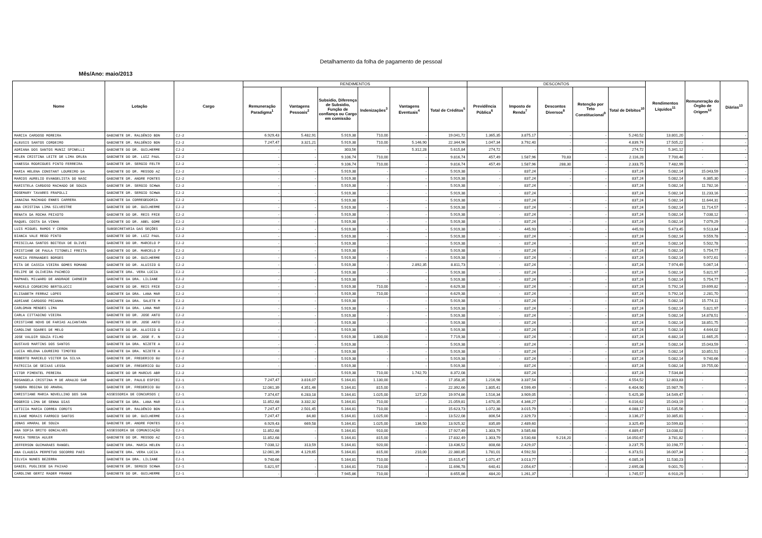Detalhamento da folha de pagamento de pessoal
Mês/Ano: maio/2013
| Nome | Lotação | Cargo | RENDIMENTOS | | | | | | DESCONTOS | | | | | Rendimentos Líquidos<sup>11</sup> | Remuneração do Órgão de Origem<sup>12</sup> | Diárias<sup>13</sup> |
| --- | --- | --- | --- | --- | --- | --- | --- | --- | --- | --- | --- | --- | --- | --- | --- | --- |
| | | | Remuneração Paradigma<sup>1</sup> | Vantagens Pessoais<sup>2</sup> | Subsidio, Diferença de Subsidio, Função de confiança ou Cargo em comissão | Indenizações<sup>3</sup> | Vantagens Eventuais<sup>4</sup> | Total de Créditos<sup>5</sup> | Previdência Pública<sup>6</sup> | Imposto de Renda<sup>7</sup> | Descontos Diversos<sup>8</sup> | Retenção por Teto Constitucional<sup>9</sup> | Total de Débitos<sup>10</sup> | | | |
| MARCIA CARDOSO MOREIRA | GABINETE DR. RALDÊNIO BON | CJ-2 | 6.929,43 | 5.482,91 | 5.919,38 | 710,00 | - | 19.041,72 | 1.365,35 | 3.875,17 | - | - | 5.240,52 | 13.801,20 | - | - |
| ALEUSIS SANTOS CORDEIRO | GABINETE DR. RALDÊNIO BON | CJ-2 | 7.247,47 | 3.321,21 | 5.919,38 | 710,00 | 5.146,90 | 22.344,96 | 1.047,34 | 3.792,40 | - | - | 4.839,74 | 17.505,22 | - | - |
| ADRIANA DOS SANTOS MUNIZ SPINELLI | GABINETE DO DR. GUILHERME | CJ-2 | - | - | 303,56 | - | 5.312,28 | 5.615,84 | 274,72 | - | - | - | 274,72 | 5.341,12 | - | - |
| HELEN CRISTINA LEITE DE LIMA ORLEA | GABINETE DO DR. LUIZ PAUL | CJ-2 | - | - | 9.106,74 | 710,00 | - | 9.816,74 | 457,49 | 1.587,96 | 70,83 | - | 2.116,28 | 7.700,46 | - | - |
| VANESSA RODRIGUES PINTO FERREIRA | GABINETE DR. SERGIO FELTR | CJ-2 | - | - | 9.106,74 | 710,00 | - | 9.816,74 | 457,49 | 1.587,96 | 288,30 | - | 2.333,75 | 7.482,99 | - | - |
| MARIA HELENA CONSTANT LOUREIRO DA | GABINETE DO DR. MESSOD AZ | CJ-2 | - | - | 5.919,38 | - | - | 5.919,38 | - | 837,24 | - | - | 837,24 | 5.082,14 | 15.043,59 | - |
| MARCOS AURELIO EVANGELISTA DO NASC | GABINETE DR. ANDRE FONTES | CJ-2 | - | - | 5.919,38 | - | - | 5.919,38 | - | 837,24 | - | - | 837,24 | 5.082,14 | 6.385,30 | - |
| MARISTELA CARDOSO MACHADO DE SOUZA | GABINETE DR. SERGIO SCHWA | CJ-2 | - | - | 5.919,38 | - | - | 5.919,38 | - | 837,24 | - | - | 837,24 | 5.082,14 | 11.782,16 | - |
| ROSEMARY TAVARES FRAPOLLI | GABINETE DR. SERGIO SCHWA | CJ-2 | - | - | 5.919,38 | - | - | 5.919,38 | - | 837,24 | - | - | 837,24 | 5.082,14 | 11.233,16 | - |
| JANAINA MACHADO ENNES CARRERA | GABINETE DA CORREGEDORIA | CJ-2 | - | - | 5.919,38 | - | - | 5.919,38 | - | 837,24 | - | - | 837,24 | 5.082,14 | 11.644,31 | - |
| ANA CRISTINA LIMA SILVESTRE | GABINETE DO DR. GUILHERME | CJ-2 | - | - | 5.919,38 | - | - | 5.919,38 | - | 837,24 | - | - | 837,24 | 5.082,14 | 11.714,57 | - |
| RENATA DA ROCHA PEIXOTO | GABINETE DO DR. REIS FRIE | CJ-2 | - | - | 5.919,38 | - | - | 5.919,38 | - | 837,24 | - | - | 837,24 | 5.082,14 | 7.038,12 | - |
| RAQUEL COSTA DA VINHA | GABINETE DO DR. ABEL GOME | CJ-2 | - | - | 5.919,38 | - | - | 5.919,38 | - | 837,24 | - | - | 837,24 | 5.082,14 | 7.079,29 | - |
| LUIS MIGUEL RAMOS Y CERON | SUBSECRETARIA DAS SEÇÕES | CJ-2 | - | - | 5.919,38 | - | - | 5.919,38 | - | 445,93 | - | - | 445,93 | 5.473,45 | 9.513,84 | - |
| BIANCA VALE REGO PINTO | GABINETE DO DR. LUIZ PAUL | CJ-2 | - | - | 5.919,38 | - | - | 5.919,38 | - | 837,24 | - | - | 837,24 | 5.082,14 | 9.559,78 | - |
| PRISCILAA SANTOS BOITEUX DE OLIVEI | GABINETE DO DR. MARCELO P | CJ-2 | - | - | 5.919,38 | - | - | 5.919,38 | - | 837,24 | - | - | 837,24 | 5.082,14 | 5.502,78 | - |
| CRISTIANE DE PAULA TITONELI FREITA | GABINETE DO DR. MARCELO P | CJ-2 | - | - | 5.919,38 | - | - | 5.919,38 | - | 837,24 | - | - | 837,24 | 5.082,14 | 5.754,77 | - |
| MARCIA FERNANDES BORGES | GABINETE DO DR. GUILHERME | CJ-2 | - | - | 5.919,38 | - | - | 5.919,38 | - | 837,24 | - | - | 837,24 | 5.082,14 | 9.972,61 | - |
| RITA DE CASSIA VIEIRA GOMES ROMANO | GABINETE DO DR. ALUISIO G | CJ-2 | - | - | 5.919,38 | - | 2.892,35 | 8.811,73 | - | 837,24 | - | - | 837,24 | 7.974,49 | 5.067,14 | - |
| FELIPE DE OLIVEIRA PACHECO | GABINETE DRA. VERA LÚCIA | CJ-2 | - | - | 5.919,38 | - | - | 5.919,38 | - | 837,24 | - | - | 837,24 | 5.082,14 | 5.821,97 | - |
| RAPHAEL MILWARD DE ANDRADE CARNEIR | GABINETE DA DRA. LILIANE | CJ-2 | - | - | 5.919,38 | - | - | 5.919,38 | - | 837,24 | - | - | 837,24 | 5.082,14 | 5.754,77 | - |
| MARCELO CORDEIRO BERTOLUCCI | GABINETE DO DR. REIS FRIE | CJ-2 | - | - | 5.919,38 | 710,00 | - | 6.629,38 | - | 837,24 | - | - | 837,24 | 5.792,14 | 19.699,82 | - |
| ELISABETH FERRAZ LOPES | GABINETE DA DRA. LANA MAR | CJ-2 | - | - | 5.919,38 | 710,00 | - | 6.629,38 | - | 837,24 | - | - | 837,24 | 5.792,14 | 2.281,70 | - |
| ADRIANE CARDOSO PECANHA | GABINETE DA DRA. SALETE M | CJ-2 | - | - | 5.919,38 | - | - | 5.919,38 | - | 837,24 | - | - | 837,24 | 5.082,14 | 15.774,11 | - |
| CARLOMAN MENDES LIMA | GABINETE DA DRA. LANA MAR | CJ-2 | - | - | 5.919,38 | - | - | 5.919,38 | - | 837,24 | - | - | 837,24 | 5.082,14 | 5.821,97 | - |
| CARLA CITTADINO VIEIRA | GABINETE DO DR. JOSE ANTO | CJ-2 | - | - | 5.919,38 | - | - | 5.919,38 | - | 837,24 | - | - | 837,24 | 5.082,14 | 14.878,51 | - |
| CRISTIANE NOVO DE FARIAS ALCANTARA | GABINETE DO DR. JOSE ANTO | CJ-2 | - | - | 5.919,38 | - | - | 5.919,38 | - | 837,24 | - | - | 837,24 | 5.082,14 | 18.851,75 | - |
| CAROLINE SOARES DE MELO | GABINETE DO DR. ALUISIO G | CJ-2 | - | - | 5.919,38 | - | - | 5.919,38 | - | 837,24 | - | - | 837,24 | 5.082,14 | 4.644,02 | - |
| JOSE VALDIR SOUZA FILHO | GABINETE DO DR. JOSE F. N | CJ-2 | - | - | 5.919,38 | 1.800,00 | - | 7.719,38 | - | 837,24 | - | - | 837,24 | 6.882,14 | 11.665,25 | - |
| GUSTAVO MARTINS DOS SANTOS | GABINETE DA DRA. NIZETE A | CJ-2 | - | - | 5.919,38 | - | - | 5.919,38 | - | 837,24 | - | - | 837,24 | 5.082,14 | 15.043,59 | - |
| LUCIA HELENA LOUREIRO TIMOTEO | GABINETE DA DRA. NIZETE A | CJ-2 | - | - | 5.919,38 | - | - | 5.919,38 | - | 837,24 | - | - | 837,24 | 5.082,14 | 10.851,51 | - |
| ROBERTO MARCELO VICTER DA SILVA | GABINETE DR. FREDERICO GU | CJ-2 | - | - | 5.919,38 | - | - | 5.919,38 | - | 837,24 | - | - | 837,24 | 5.082,14 | 9.740,66 | - |
| PATRICIA DE SEIXAS LESSA | GABINETE DR. FREDERICO GU | CJ-2 | - | - | 5.919,38 | - | - | 5.919,38 | - | 837,24 | - | - | 837,24 | 5.082,14 | 19.755,00 | - |
| VITOR PIMENTEL PEREIRA | GABINETE DO DR MARCUS ABR | CJ-2 | - | - | 5.919,38 | 710,00 | 1.742,70 | 8.372,08 | - | 837,24 | - | - | 837,24 | 7.534,84 | - | - |
| ROSANGELA CRISTINA M DE ARAUJO SAR | GABINETE DR. PAULO ESPIRI | CJ-1 | 7.247,47 | 3.816,07 | 5.164,81 | 1.130,00 | - | 17.358,35 | 1.216,98 | 3.337,54 | - | - | 4.554,52 | 12.803,83 | - | - |
| SANDRA REGINA DO AMARAL | GABINETE DR. FREDERICO GU | CJ-1 | 12.061,39 | 4.351,46 | 5.164,81 | 815,00 | - | 22.392,66 | 1.805,41 | 4.599,49 | - | - | 6.404,90 | 15.987,76 | - | - |
| CHRISTIANE MARIA NOVELLINO DOS SAN | ASSESSORIA DE CONCURSOS ( | CJ-1 | 7.374,67 | 6.283,18 | 5.164,81 | 1.025,00 | 127,20 | 19.974,86 | 1.516,34 | 3.909,05 | - | - | 5.425,39 | 14.549,47 | - | - |
| ROGERIO LIMA DE SENNA DIAS | GABINETE DA DRA. LANA MAR | CJ-1 | 11.852,68 | 3.332,32 | 5.164,81 | 710,00 | - | 21.059,81 | 1.670,35 | 4.346,27 | - | - | 6.016,62 | 15.043,19 | - | - |
| LETICIA MARIA CORREA CORDTS | GABINETE DR. RALDÊNIO BON | CJ-1 | 7.247,47 | 2.501,45 | 5.164,81 | 710,00 | - | 15.623,73 | 1.072,38 | 3.015,79 | - | - | 4.088,17 | 11.535,56 | - | - |
| ELIANE MORAIS FARROCO SANTOS | GABINETE DO DR. GUILHERME | CJ-1 | 7.247,47 | 84,80 | 5.164,81 | 1.025,00 | - | 13.522,08 | 806,54 | 2.329,73 | - | - | 3.136,27 | 10.385,81 | - | - |
| JONAS AMARAL DE SOUZA | GABINETE DR. ANDRE FONTES | CJ-1 | 6.929,43 | 669,58 | 5.164,81 | 1.025,00 | 136,50 | 13.925,32 | 835,89 | 2.489,60 | - | - | 3.325,49 | 10.599,83 | - | - |
| ANA SOFIA BRITO GONCALVES | ASSESSORIA DE COMUNICAÇÃO | CJ-1 | 11.852,68 | - | 5.164,81 | 910,00 | - | 17.927,49 | 1.303,79 | 3.585,68 | - | - | 4.889,47 | 13.038,02 | - | - |
| MARIA TERESA AULER | GABINETE DO DR. MESSOD AZ | CJ-1 | 11.852,68 | - | 5.164,81 | 815,00 | - | 17.832,49 | 1.303,79 | 3.530,68 | 9.216,20 | - | 14.050,67 | 3.781,82 | - | - |
| JEFFERSON GUIMARAES RANGEL | GABINETE DRA. MARIA HELEN | CJ-1 | 7.038,12 | 313,59 | 5.164,81 | 920,00 | - | 13.436,52 | 808,68 | 2.429,07 | - | - | 3.237,75 | 10.198,77 | - | - |
| ANA CLAUDIA PERPETUO SOCORRO PAES | GABINETE DRA. VERA LÚCIA | CJ-1 | 12.061,39 | 4.129,65 | 5.164,81 | 815,00 | 210,00 | 22.380,85 | 1.781,01 | 4.592,50 | - | - | 6.373,51 | 16.007,34 | - | - |
| SILVIA NUNES BEZERRA | GABINETE DA DRA. LILIANE | CJ-1 | 9.740,66 | - | 5.164,81 | 710,00 | - | 15.615,47 | 1.071,47 | 3.013,77 | - | - | 4.085,24 | 11.530,23 | - | - |
| DANIEL PUGLIESE DA PAIXAO | GABINETE DR. SERGIO SCHWA | CJ-1 | 5.821,97 | - | 5.164,81 | 710,00 | - | 11.696,78 | 640,41 | 2.054,67 | - | - | 2.695,08 | 9.001,70 | - | - |
| CAROLINE GERTZ RADER FRANKE | GABINETE DO DR. GUILHERME | CJ-1 | - | - | 7.945,86 | 710,00 | - | 8.655,86 | 484,20 | 1.261,37 | - | - | 1.745,57 | 6.910,29 | - | - |